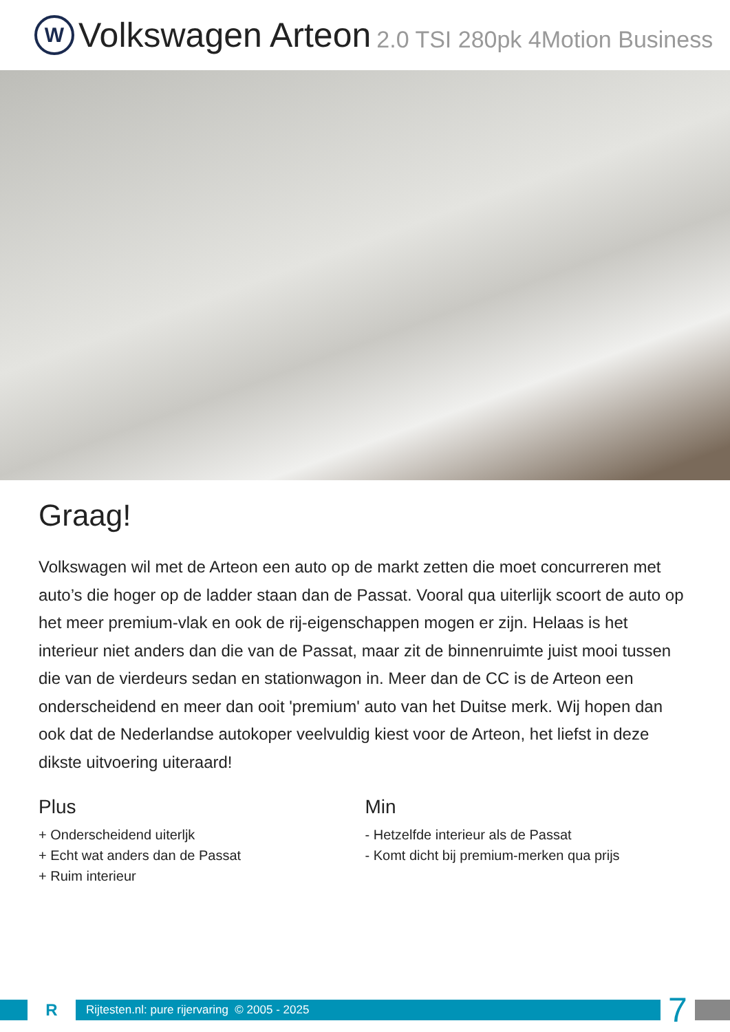W
Volkswagen Arteon 2.0 TSI 280pk 4Motion Business
Graag!
Volkswagen wil met de Arteon een auto op de markt zetten die moet concurreren met auto’s die hoger op de ladder staan dan de Passat. Vooral qua uiterlijk scoort de auto op het meer premium-vlak en ook de rij-eigenschappen mogen er zijn. Helaas is het interieur niet anders dan die van de Passat, maar zit de binnenruimte juist mooi tussen die van de vierdeurs sedan en stationwagon in. Meer dan de CC is de Arteon een onderscheidend en meer dan ooit 'premium' auto van het Duitse merk. Wij hopen dan ook dat de Nederlandse autokoper veelvuldig kiest voor de Arteon, het liefst in deze dikste uitvoering uiteraard!
Plus
+ Onderscheidend uiterljk
+ Echt wat anders dan de Passat
+ Ruim interieur
Min
- Hetzelfde interieur als de Passat
- Komt dicht bij premium-merken qua prijs
R
Rijtesten.nl: pure rijervaring © 2005 - 2025
7